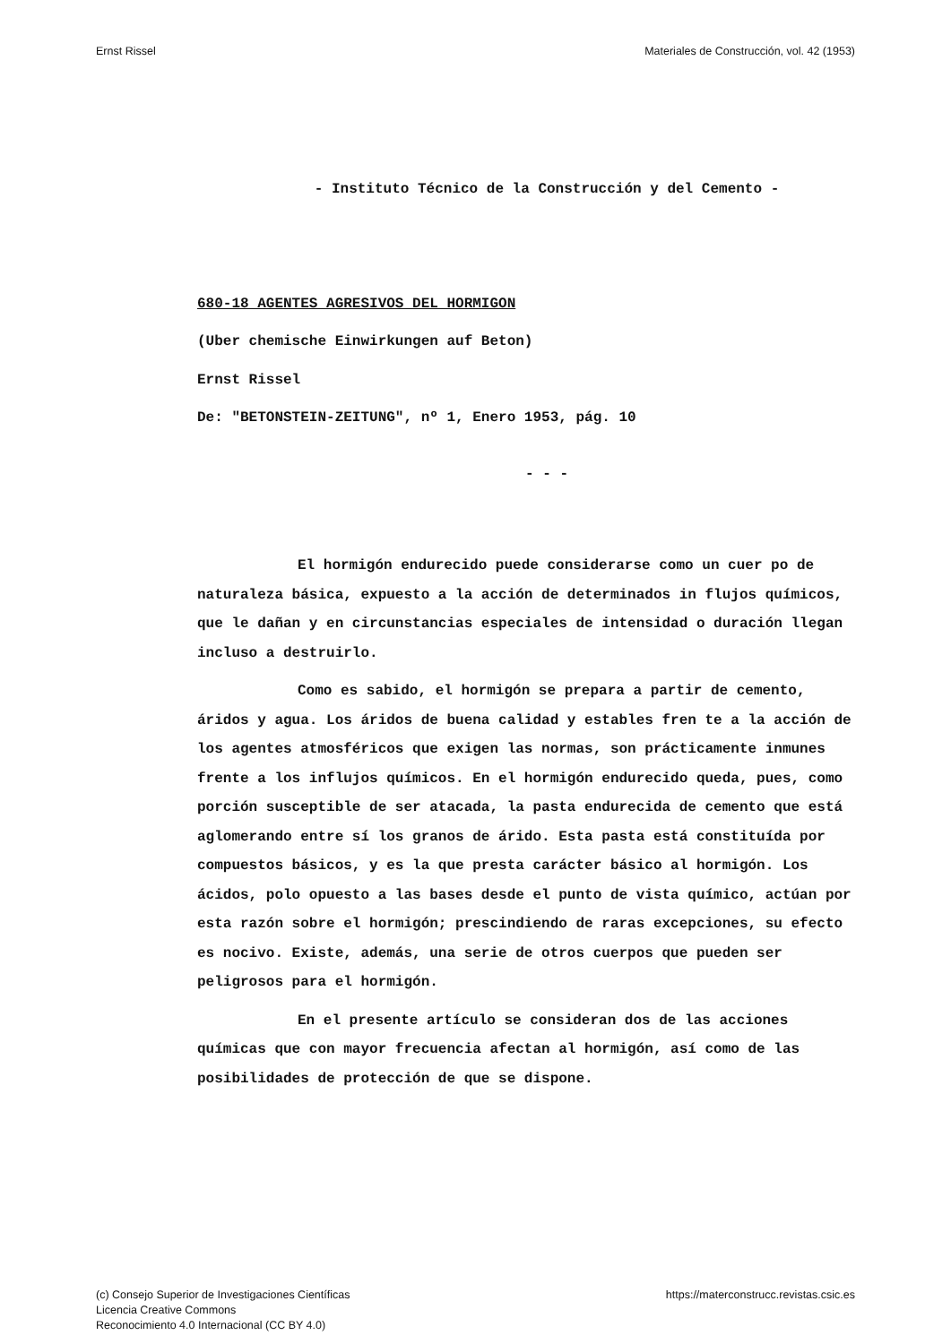Ernst Rissel Materiales de Construcción, vol. 42 (1953)
- Instituto Técnico de la Construcción y del Cemento -
680-18 AGENTES AGRESIVOS DEL HORMIGON
(Uber chemische Einwirkungen auf Beton)
Ernst Rissel
De: "BETONSTEIN-ZEITUNG", nº 1, Enero 1953, pág. 10
- - -
El hormigón endurecido puede considerarse como un cuer po de naturaleza básica, expuesto a la acción de determinados in flujos químicos, que le dañan y en circunstancias especiales de intensidad o duración llegan incluso a destruirlo.
Como es sabido, el hormigón se prepara a partir de cemento, áridos y agua. Los áridos de buena calidad y estables fren te a la acción de los agentes atmosféricos que exigen las normas, son prácticamente inmunes frente a los influjos químicos. En el hormigón endurecido queda, pues, como porción susceptible de ser atacada, la pasta endurecida de cemento que está aglomerando entre sí los granos de árido. Esta pasta está constituída por compuestos básicos, y es la que presta carácter básico al hormigón. Los ácidos, polo opuesto a las bases desde el punto de vista químico, actúan por esta razón sobre el hormigón; prescindiendo de raras excepciones, su efecto es nocivo. Existe, además, una serie de otros cuerpos que pueden ser peligrosos para el hormigón.
En el presente artículo se consideran dos de las acciones químicas que con mayor frecuencia afectan al hormigón, así como de las posibilidades de protección de que se dispone.
(c) Consejo Superior de Investigaciones Científicas
Licencia Creative Commons
Reconocimiento 4.0 Internacional (CC BY 4.0) https://materconstrucc.revistas.csic.es